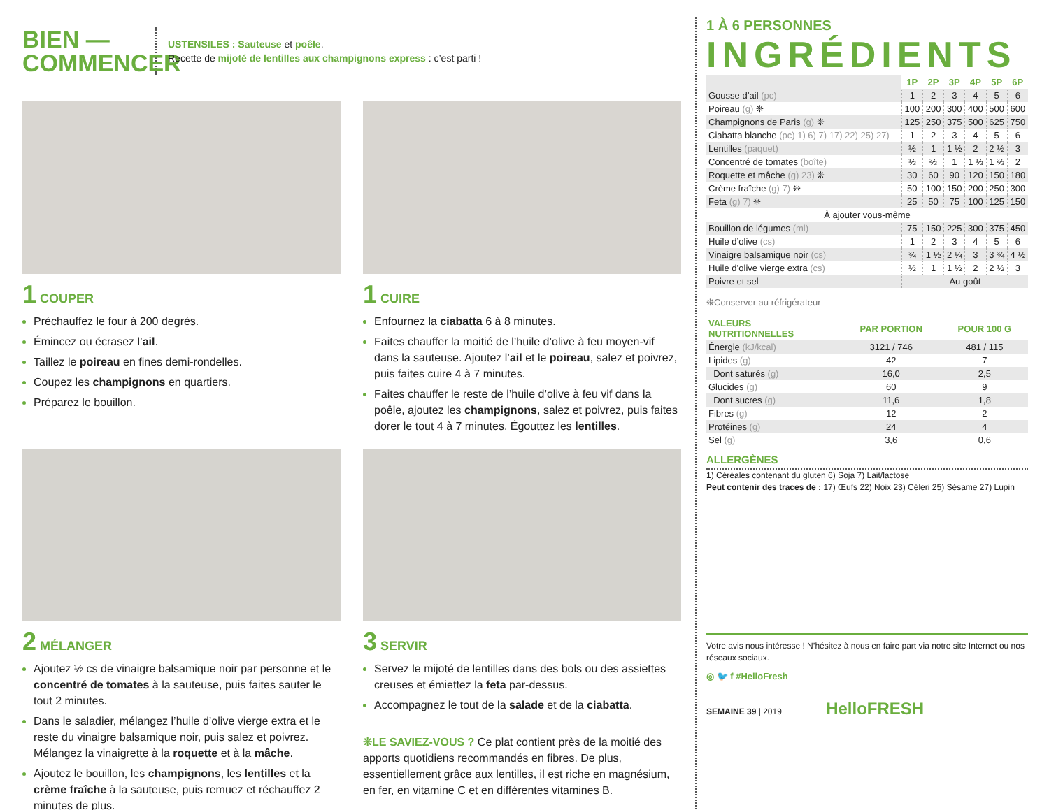BIEN —
COMMENCER
USTENSILES : Sauteuse et poêle.
Recette de mijoté de lentilles aux champignons express : c’est parti !
1 COUPER
Préchauffez le four à 200 degrés.
Émincez ou écrasez l’ail.
Taillez le poireau en fines demi-rondelles.
Coupez les champignons en quartiers.
Préparez le bouillon.
1 CUIRE
Enfournez la ciabatta 6 à 8 minutes.
Faites chauffer la moitié de l’huile d’olive à feu moyen-vif dans la sauteuse. Ajoutez l’ail et le poireau, salez et poivrez, puis faites cuire 4 à 7 minutes.
Faites chauffer le reste de l’huile d’olive à feu vif dans la poêle, ajoutez les champignons, salez et poivrez, puis faites dorer le tout 4 à 7 minutes. Égouttez les lentilles.
2 MÉLANGER
Ajoutez ½ cs de vinaigre balsamique noir par personne et le concentré de tomates à la sauteuse, puis faites sauter le tout 2 minutes.
Dans le saladier, mélangez l’huile d’olive vierge extra et le reste du vinaigre balsamique noir, puis salez et poivrez. Mélangez la vinaigrette à la roquette et à la mâche.
Ajoutez le bouillon, les champignons, les lentilles et la crème fraîche à la sauteuse, puis remuez et réchauffez 2 minutes de plus.
3 SERVIR
Servez le mijoté de lentilles dans des bols ou des assiettes creuses et émiettez la feta par-dessus.
Accompagnez le tout de la salade et de la ciabatta.
❊LE SAVIEZ-VOUS ? Ce plat contient près de la moitié des apports quotidiens recommandés en fibres. De plus, essentiellement grâce aux lentilles, il est riche en magnésium, en fer, en vitamine C et en différentes vitamines B.
1 À 6 PERSONNES
INGRÉDIENTS
| | 1P | 2P | 3P | 4P | 5P | 6P |
| Gousse d’ail (pc) | 1 | 2 | 3 | 4 | 5 | 6 |
| Poireau (g) ❊ | 100 | 200 | 300 | 400 | 500 | 600 |
| Champignons de Paris (g) ❊ | 125 | 250 | 375 | 500 | 625 | 750 |
| Ciabatta blanche (pc) 1) 6) 7) 17) 22) 25) 27) | 1 | 2 | 3 | 4 | 5 | 6 |
| Lentilles (paquet) | ½ | 1 | 1 ½ | 2 | 2 ½ | 3 |
| Concentré de tomates (boîte) | ⅓ | ⅔ | 1 | 1 ⅓ | 1 ⅔ | 2 |
| Roquette et mâche (g) 23) ❊ | 30 | 60 | 90 | 120 | 150 | 180 |
| Crème fraîche (g) 7) ❊ | 50 | 100 | 150 | 200 | 250 | 300 |
| Feta (g) 7) ❊ | 25 | 50 | 75 | 100 | 125 | 150 |
| À ajouter vous-même | | | | | | |
| Bouillon de légumes (ml) | 75 | 150 | 225 | 300 | 375 | 450 |
| Huile d’olive (cs) | 1 | 2 | 3 | 4 | 5 | 6 |
| Vinaigre balsamique noir (cs) | ¾ | 1 ½ | 2 ¼ | 3 | 3 ¾ | 4 ½ |
| Huile d’olive vierge extra (cs) | ½ | 1 | 1 ½ | 2 | 2 ½ | 3 |
| Poivre et sel | Au goût | | | | | |
❊Conserver au réfrigérateur
| VALEURS NUTRITIONNELLES | PAR PORTION | POUR 100 G |
| --- | --- | --- |
| Énergie (kJ/kcal) | 3121 / 746 | 481 / 115 |
| Lipides (g) | 42 | 7 |
| Dont saturés (g) | 16,0 | 2,5 |
| Glucides (g) | 60 | 9 |
| Dont sucres (g) | 11,6 | 1,8 |
| Fibres (g) | 12 | 2 |
| Protéines (g) | 24 | 4 |
| Sel (g) | 3,6 | 0,6 |
ALLERGÈNES
1) Céréales contenant du gluten 6) Soja 7) Lait/lactose
Peut contenir des traces de : 17) Œufs 22) Noix 23) Céleri 25) Sésame 27) Lupin
Votre avis nous intéresse ! N’hésitez à nous en faire part via notre site Internet ou nos réseaux sociaux.
◎ 🐦 f #HelloFresh
SEMAINE 39 | 2019 HelloFRESH